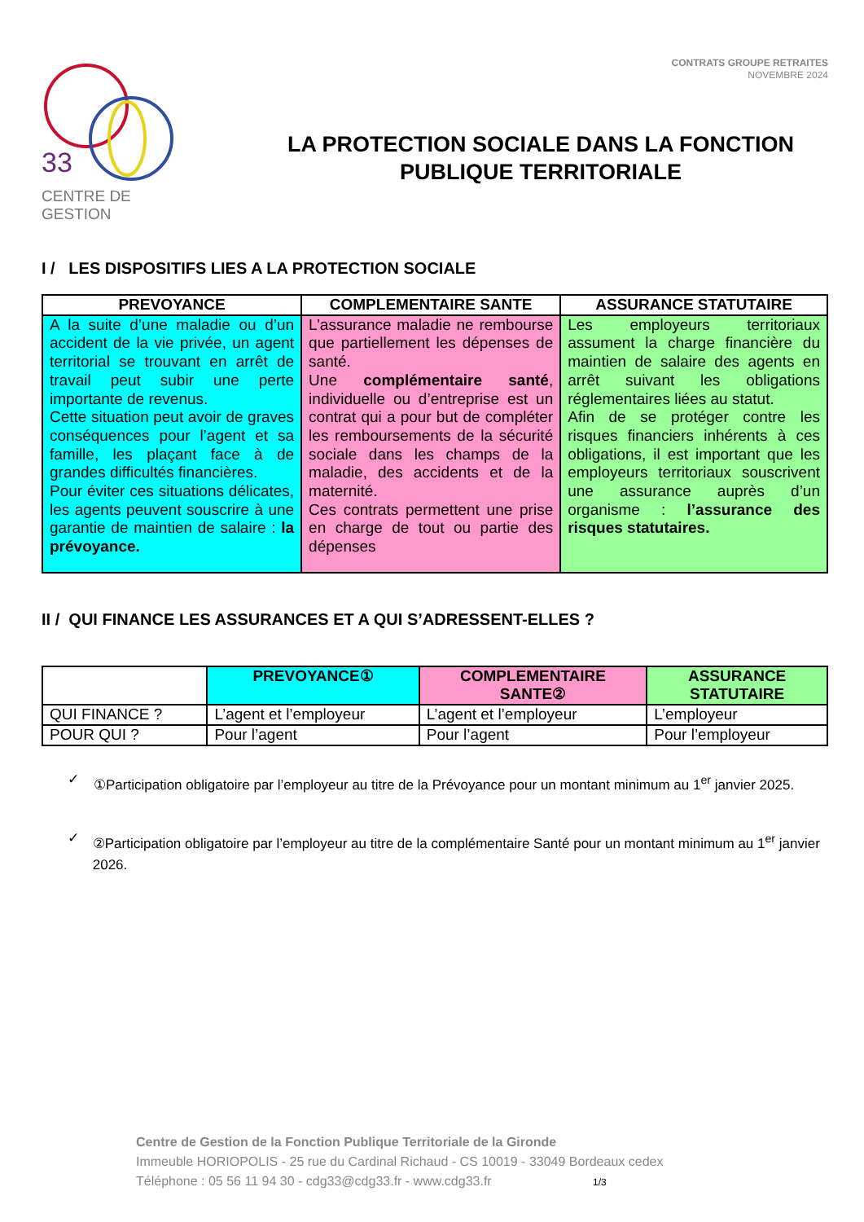33
CENTRE DE GESTION
CONTRATS GROUPE RETRAITES
NOVEMBRE 2024
LA PROTECTION SOCIALE DANS LA FONCTION PUBLIQUE TERRITORIALE
I / LES DISPOSITIFS LIES A LA PROTECTION SOCIALE
| PREVOYANCE | COMPLEMENTAIRE SANTE | ASSURANCE STATUTAIRE |
| --- | --- | --- |
| A la suite d’une maladie ou d’un accident de la vie privée, un agent territorial se trouvant en arrêt de travail peut subir une perte importante de revenus. Cette situation peut avoir de graves conséquences pour l’agent et sa famille, les plaçant face à de grandes difficultés financières. Pour éviter ces situations délicates, les agents peuvent souscrire à une garantie de maintien de salaire : la prévoyance. | L’assurance maladie ne rembourse que partiellement les dépenses de santé. Une complémentaire santé , individuelle ou d’entreprise est un contrat qui a pour but de compléter les remboursements de la sécurité sociale dans les champs de la maladie, des accidents et de la maternité. Ces contrats permettent une prise en charge de tout ou partie des dépenses | Les employeurs territoriaux assument la charge financière du maintien de salaire des agents en arrêt suivant les obligations réglementaires liées au statut. Afin de se protéger contre les risques financiers inhérents à ces obligations, il est important que les employeurs territoriaux souscrivent une assurance auprès d’un organisme : l’assurance des risques statutaires. |
II / QUI FINANCE LES ASSURANCES ET A QUI S’ADRESSENT-ELLES ?
| | PREVOYANCE① | COMPLEMENTAIRE SANTE② | ASSURANCE STATUTAIRE |
| --- | --- | --- | --- |
| QUI FINANCE ? | L’agent et l’employeur | L’agent et l’employeur | L’employeur |
| POUR QUI ? | Pour l’agent | Pour l’agent | Pour l’employeur |
✓ ①Participation obligatoire par l’employeur au titre de la Prévoyance pour un montant minimum au 1<sup>er</sup> janvier 2025.
✓ ②Participation obligatoire par l’employeur au titre de la complémentaire Santé pour un montant minimum au 1<sup>er</sup> janvier 2026.
Centre de Gestion de la Fonction Publique Territoriale de la Gironde
Immeuble HORIOPOLIS - 25 rue du Cardinal Richaud - CS 10019 - 33049 Bordeaux cedex
Téléphone : 05 56 11 94 30 - cdg33@cdg33.fr - www.cdg33.fr 1/3